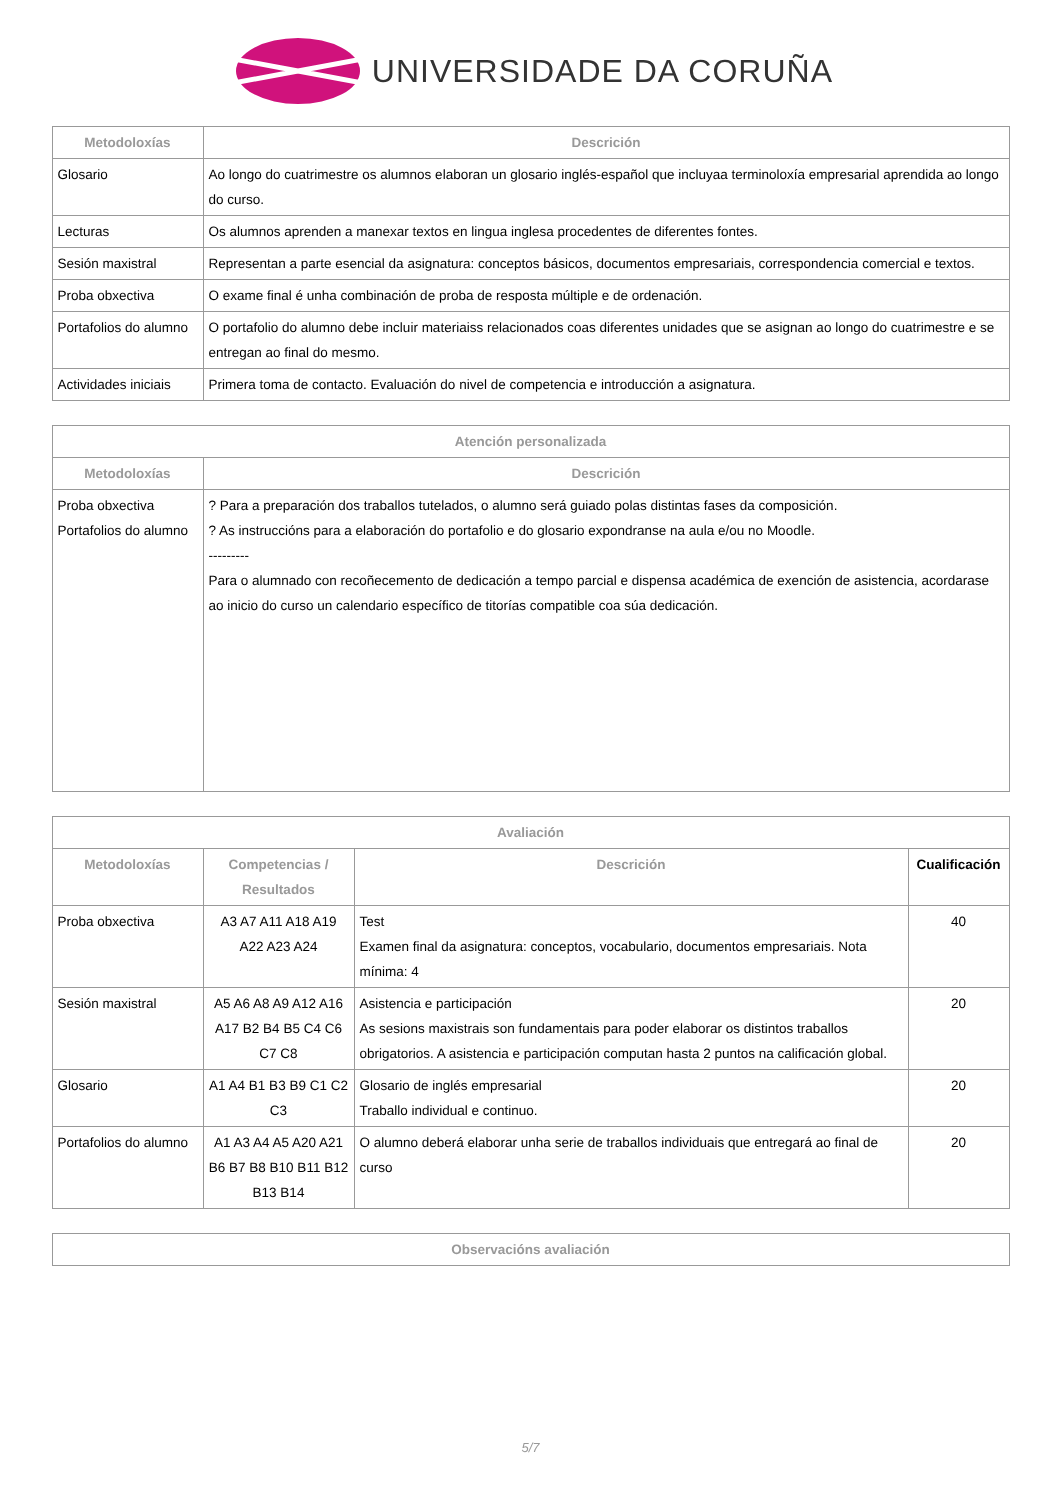UNIVERSIDADE DA CORUÑA
| Metodoloxías | Descrición |
| --- | --- |
| Glosario | Ao longo do cuatrimestre os alumnos elaboran un glosario inglés-español que incluyaa terminoloxía empresarial aprendida ao longo do curso. |
| Lecturas | Os alumnos aprenden a manexar textos en lingua inglesa procedentes de diferentes fontes. |
| Sesión maxistral | Representan a parte esencial da asignatura: conceptos básicos, documentos empresariais, correspondencia comercial e textos. |
| Proba obxectiva | O exame final é unha combinación de proba de resposta múltiple e de ordenación. |
| Portafolios do alumno | O portafolio do alumno debe incluir materiaiss relacionados coas diferentes unidades que se asignan ao longo do cuatrimestre e se entregan ao final do mesmo. |
| Actividades iniciais | Primera toma de contacto. Evaluación do nivel de competencia e introducción a asignatura. |
| Atención personalizada | |
| --- | --- |
| Metodoloxías | Descrición |
| Proba obxectiva Portafolios do alumno | ? Para a preparación dos traballos tutelados, o alumno será guiado polas distintas fases da composición. ? As instruccións para a elaboración do portafolio e do glosario expondranse na aula e/ou no Moodle. --------- Para o alumnado con recoñecemento de dedicación a tempo parcial e dispensa académica de exención de asistencia, acordarase ao inicio do curso un calendario específico de titorías compatible coa súa dedicación. |
| Avaliación | | | |
| --- | --- | --- | --- |
| Metodoloxías | Competencias / Resultados | Descrición | Cualificación |
| Proba obxectiva | A3 A7 A11 A18 A19 A22 A23 A24 | Test Examen final da asignatura: conceptos, vocabulario, documentos empresariais. Nota mínima: 4 | 40 |
| Sesión maxistral | A5 A6 A8 A9 A12 A16 A17 B2 B4 B5 C4 C6 C7 C8 | Asistencia e participación As sesions maxistrais son fundamentais para poder elaborar os distintos traballos obrigatorios. A asistencia e participación computan hasta 2 puntos na calificación global. | 20 |
| Glosario | A1 A4 B1 B3 B9 C1 C2 C3 | Glosario de inglés empresarial Traballo individual e continuo. | 20 |
| Portafolios do alumno | A1 A3 A4 A5 A20 A21 B6 B7 B8 B10 B11 B12 B13 B14 | O alumno deberá elaborar unha serie de traballos individuais que entregará ao final de curso | 20 |
| Observacións avaliación |
| --- |
5/7